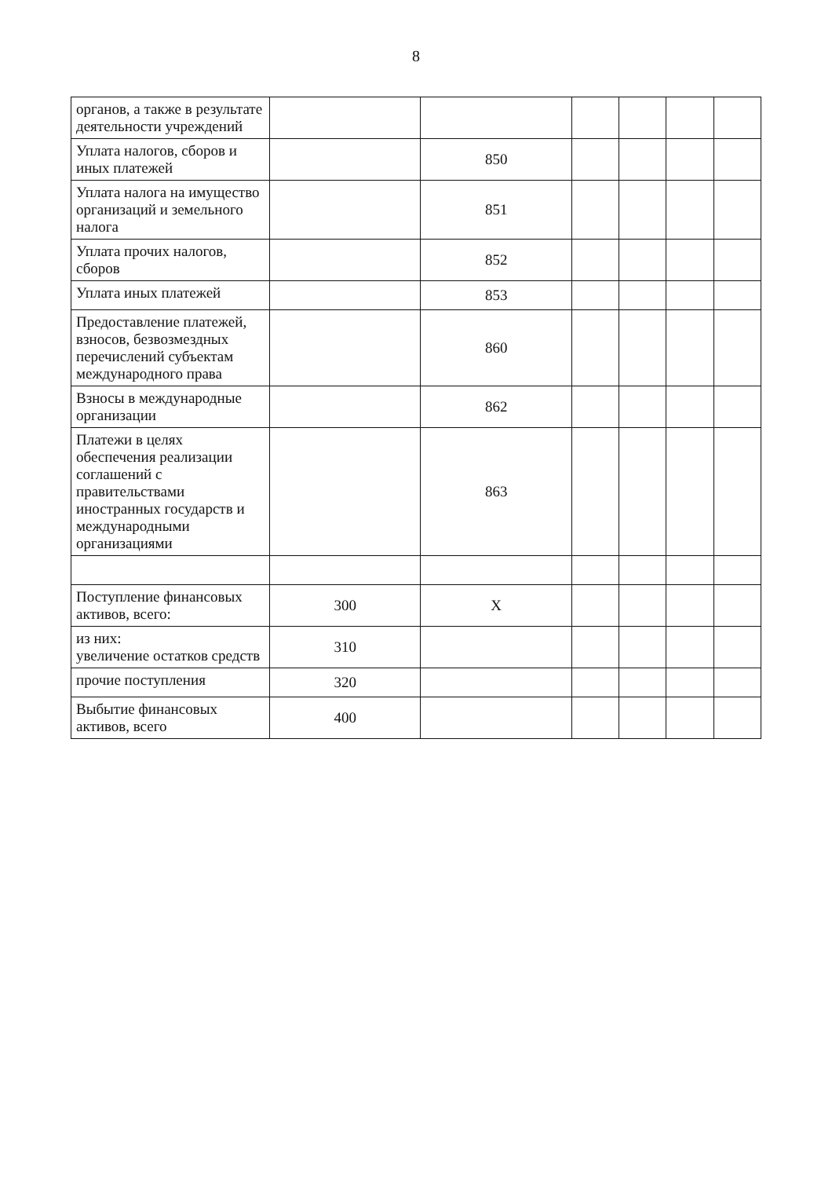8
| органов, а также в результате деятельности учреждений | | | | | | |
| Уплата налогов, сборов и иных платежей | | 850 | | | | |
| Уплата налога на имущество организаций и земельного налога | | 851 | | | | |
| Уплата прочих налогов, сборов | | 852 | | | | |
| Уплата иных платежей | | 853 | | | | |
| Предоставление платежей, взносов, безвозмездных перечислений субъектам международного права | | 860 | | | | |
| Взносы в международные организации | | 862 | | | | |
| Платежи в целях обеспечения реализации соглашений с правительствами иностранных государств и международными организациями | | 863 | | | | |
| Поступление финансовых активов, всего: | 300 | X | | | | |
| из них: увеличение остатков средств | 310 | | | | | |
| прочие поступления | 320 | | | | | |
| Выбытие финансовых активов, всего | 400 | | | | | |